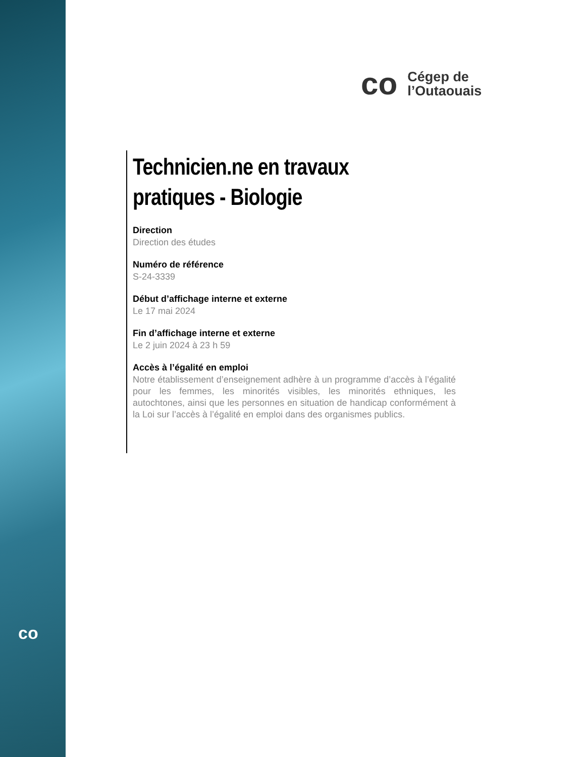co
co
Cégep de
l’Outaouais
Technicien.ne en travaux pratiques - Biologie
Direction
Direction des études
Numéro de référence
S-24-3339
Début d’affichage interne et externe
Le 17 mai 2024
Fin d’affichage interne et externe
Le 2 juin 2024 à 23 h 59
Accès à l’égalité en emploi
Notre établissement d’enseignement adhère à un programme d’accès à l’égalité pour les femmes, les minorités visibles, les minorités ethniques, les autochtones, ainsi que les personnes en situation de handicap conformément à la Loi sur l’accès à l’égalité en emploi dans des organismes publics.